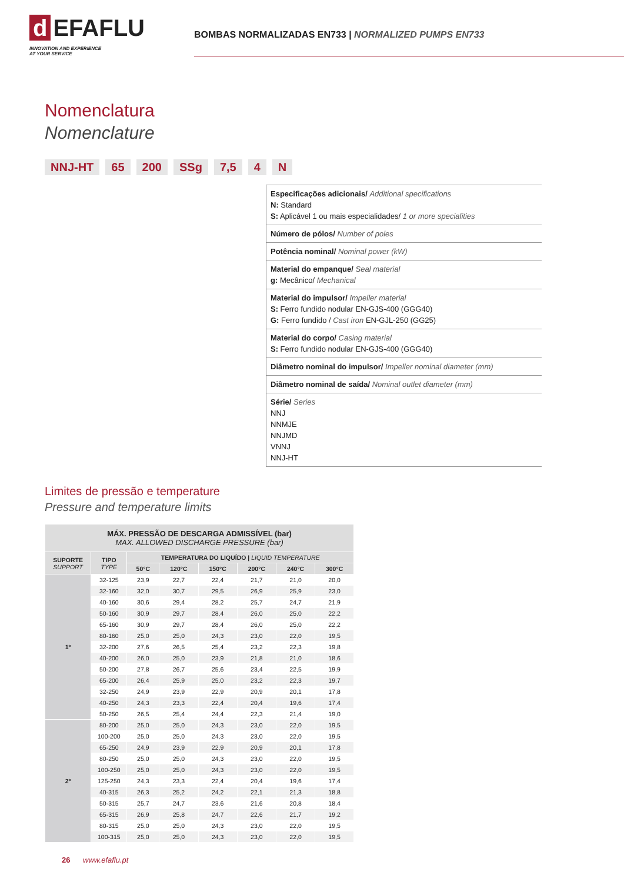d EFAFLU
INNOVATION AND EXPERIENCE
AT YOUR SERVICE
BOMBAS NORMALIZADAS EN733 | NORMALIZED PUMPS EN733
Nomenclatura
Nomenclature
NNJ-HT 65 200 SSg 7,5 4 N
Especificações adicionais/ Additional specifications
N: Standard
S: Aplicável 1 ou mais especialidades/ 1 or more specialities
Número de pólos/ Number of poles
Potência nominal/ Nominal power (kW)
Material do empanque/ Seal material
g: Mecânico/ Mechanical
Material do impulsor/ Impeller material
S: Ferro fundido nodular EN-GJS-400 (GGG40)
G: Ferro fundido / Cast iron EN-GJL-250 (GG25)
Material do corpo/ Casing material
S: Ferro fundido nodular EN-GJS-400 (GGG40)
Diâmetro nominal do impulsor/ Impeller nominal diameter (mm)
Diâmetro nominal de saída/ Nominal outlet diameter (mm)
Série/ Series
NNJ
NNMJE
NNJMD
VNNJ
NNJ-HT
Limites de pressão e temperature
Pressure and temperature limits
| MÁX. PRESSÃO DE DESCARGA ADMISSÍVEL (bar) MAX. ALLOWED DISCHARGE PRESSURE (bar) | | | | | | | |
| --- | --- | --- | --- | --- | --- | --- | --- |
| SUPORTE SUPPORT | TIPO TYPE | TEMPERATURA DO LIQUÍDO / LIQUID TEMPERATURE | | | | | |
| | | 50°C | 120°C | 150°C | 200°C | 240°C | 300°C |
| 1º | 32-125 | 23,9 | 22,7 | 22,4 | 21,7 | 21,0 | 20,0 |
| | 32-160 | 32,0 | 30,7 | 29,5 | 26,9 | 25,9 | 23,0 |
| | 40-160 | 30,6 | 29,4 | 28,2 | 25,7 | 24,7 | 21,9 |
| | 50-160 | 30,9 | 29,7 | 28,4 | 26,0 | 25,0 | 22,2 |
| | 65-160 | 30,9 | 29,7 | 28,4 | 26,0 | 25,0 | 22,2 |
| | 80-160 | 25,0 | 25,0 | 24,3 | 23,0 | 22,0 | 19,5 |
| | 32-200 | 27,6 | 26,5 | 25,4 | 23,2 | 22,3 | 19,8 |
| | 40-200 | 26,0 | 25,0 | 23,9 | 21,8 | 21,0 | 18,6 |
| | 50-200 | 27,8 | 26,7 | 25,6 | 23,4 | 22,5 | 19,9 |
| | 65-200 | 26,4 | 25,9 | 25,0 | 23,2 | 22,3 | 19,7 |
| | 32-250 | 24,9 | 23,9 | 22,9 | 20,9 | 20,1 | 17,8 |
| | 40-250 | 24,3 | 23,3 | 22,4 | 20,4 | 19,6 | 17,4 |
| | 50-250 | 26,5 | 25,4 | 24,4 | 22,3 | 21,4 | 19,0 |
| 2º | 80-200 | 25,0 | 25,0 | 24,3 | 23,0 | 22,0 | 19,5 |
| | 100-200 | 25,0 | 25,0 | 24,3 | 23,0 | 22,0 | 19,5 |
| | 65-250 | 24,9 | 23,9 | 22,9 | 20,9 | 20,1 | 17,8 |
| | 80-250 | 25,0 | 25,0 | 24,3 | 23,0 | 22,0 | 19,5 |
| | 100-250 | 25,0 | 25,0 | 24,3 | 23,0 | 22,0 | 19,5 |
| | 125-250 | 24,3 | 23,3 | 22,4 | 20,4 | 19,6 | 17,4 |
| | 40-315 | 26,3 | 25,2 | 24,2 | 22,1 | 21,3 | 18,8 |
| | 50-315 | 25,7 | 24,7 | 23,6 | 21,6 | 20,8 | 18,4 |
| | 65-315 | 26,9 | 25,8 | 24,7 | 22,6 | 21,7 | 19,2 |
| | 80-315 | 25,0 | 25,0 | 24,3 | 23,0 | 22,0 | 19,5 |
| | 100-315 | 25,0 | 25,0 | 24,3 | 23,0 | 22,0 | 19,5 |
26 www.efaflu.pt